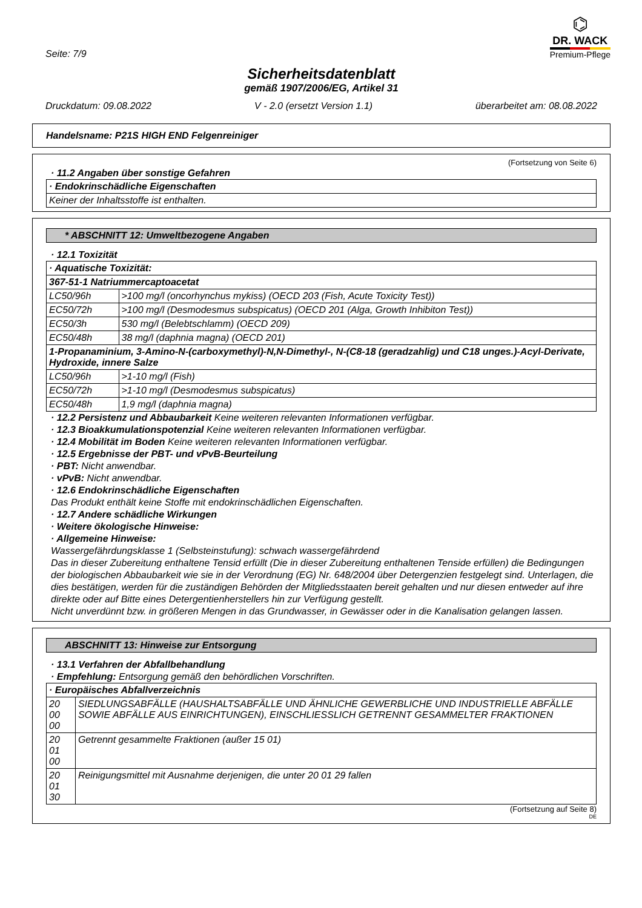⌬
DR. WACK
Premium-Pflege
Seite: 7/9
Sicherheitsdatenblatt
gemäß 1907/2006/EG, Artikel 31
Druckdatum: 09.08.2022 V - 2.0 (ersetzt Version 1.1) überarbeitet am: 08.08.2022
Handelsname: P21S HIGH END Felgenreiniger
(Fortsetzung von Seite 6)
· 11.2 Angaben über sonstige Gefahren
| · Endokrinschädliche Eigenschaften |
| Keiner der Inhaltsstoffe ist enthalten. |
* ABSCHNITT 12: Umweltbezogene Angaben
· 12.1 Toxizität
| · Aquatische Toxizität: | |
| 367-51-1 Natriummercaptoacetat | |
| LC50/96h | >100 mg/l (oncorhynchus mykiss) (OECD 203 (Fish, Acute Toxicity Test)) |
| EC50/72h | >100 mg/l (Desmodesmus subspicatus) (OECD 201 (Alga, Growth Inhibiton Test)) |
| EC50/3h | 530 mg/l (Belebtschlamm) (OECD 209) |
| EC50/48h | 38 mg/l (daphnia magna) (OECD 201) |
| 1-Propanaminium, 3-Amino-N-(carboxymethyl)-N,N-Dimethyl-, N-(C8-18 (geradzahlig) und C18 unges.)-Acyl-Derivate, Hydroxide, innere Salze | |
| LC50/96h | >1-10 mg/l (Fish) |
| EC50/72h | >1-10 mg/l (Desmodesmus subspicatus) |
| EC50/48h | 1,9 mg/l (daphnia magna) |
· 12.2 Persistenz und Abbaubarkeit Keine weiteren relevanten Informationen verfügbar.
· 12.3 Bioakkumulationspotenzial Keine weiteren relevanten Informationen verfügbar.
· 12.4 Mobilität im Boden Keine weiteren relevanten Informationen verfügbar.
· 12.5 Ergebnisse der PBT- und vPvB-Beurteilung
· PBT: Nicht anwendbar.
· vPvB: Nicht anwendbar.
· 12.6 Endokrinschädliche Eigenschaften
Das Produkt enthält keine Stoffe mit endokrinschädlichen Eigenschaften.
· 12.7 Andere schädliche Wirkungen
· Weitere ökologische Hinweise:
· Allgemeine Hinweise:
Wassergefährdungsklasse 1 (Selbsteinstufung): schwach wassergefährdend
Das in dieser Zubereitung enthaltene Tensid erfüllt (Die in dieser Zubereitung enthaltenen Tenside erfüllen) die Bedingungen der biologischen Abbaubarkeit wie sie in der Verordnung (EG) Nr. 648/2004 über Detergenzien festgelegt sind. Unterlagen, die dies bestätigen, werden für die zuständigen Behörden der Mitgliedsstaaten bereit gehalten und nur diesen entweder auf ihre direkte oder auf Bitte eines Detergentienherstellers hin zur Verfügung gestellt.
Nicht unverdünnt bzw. in größeren Mengen in das Grundwasser, in Gewässer oder in die Kanalisation gelangen lassen.
ABSCHNITT 13: Hinweise zur Entsorgung
· 13.1 Verfahren der Abfallbehandlung
· Empfehlung: Entsorgung gemäß den behördlichen Vorschriften.
| · Europäisches Abfallverzeichnis | |
| 20 00 00 | SIEDLUNGSABFÄLLE (HAUSHALTSABFÄLLE UND ÄHNLICHE GEWERBLICHE UND INDUSTRIELLE ABFÄLLE SOWIE ABFÄLLE AUS EINRICHTUNGEN), EINSCHLIESSLICH GETRENNT GESAMMELTER FRAKTIONEN |
| 20 01 00 | Getrennt gesammelte Fraktionen (außer 15 01) |
| 20 01 30 | Reinigungsmittel mit Ausnahme derjenigen, die unter 20 01 29 fallen |
(Fortsetzung auf Seite 8)
DE